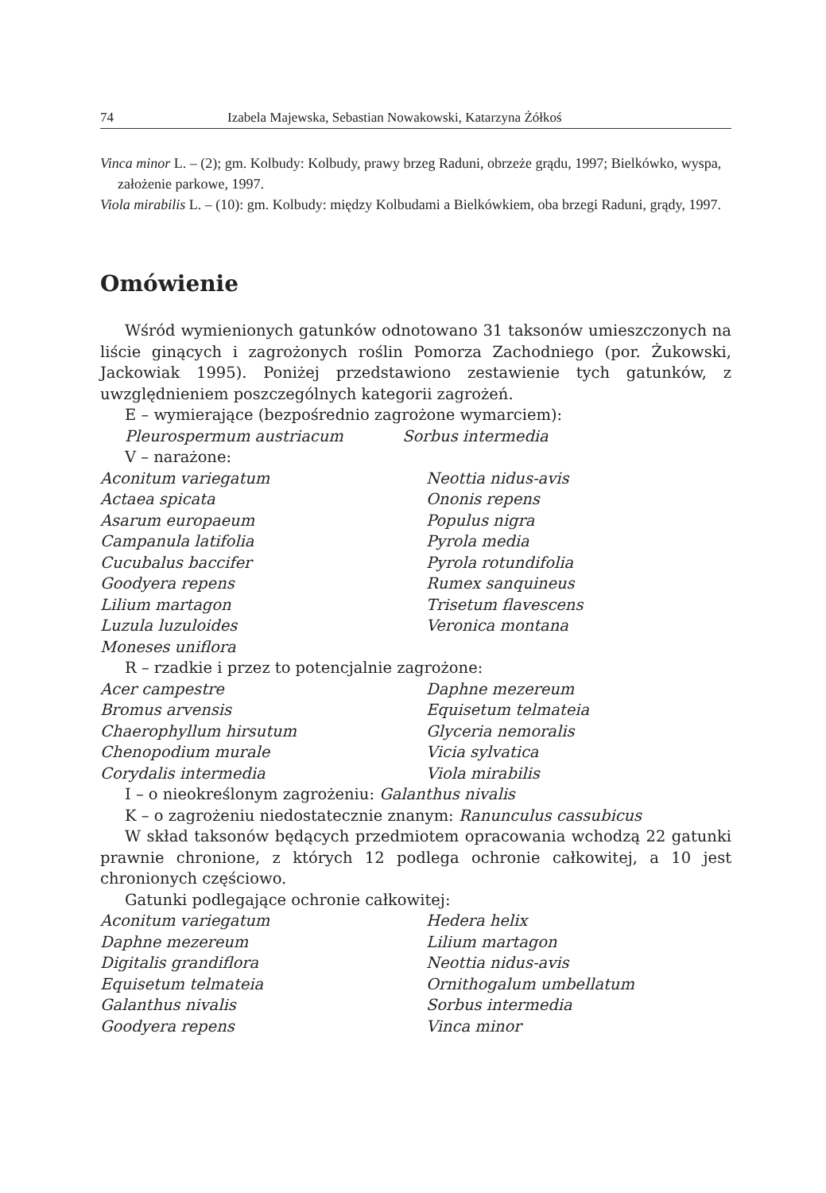74 Izabela Majewska, Sebastian Nowakowski, Katarzyna Żółkoś
Vinca minor L. – (2); gm. Kolbudy: Kolbudy, prawy brzeg Raduni, obrzeże grądu, 1997; Bielkówko, wyspa, założenie parkowe, 1997.
Viola mirabilis L. – (10): gm. Kolbudy: między Kolbudami a Bielkówkiem, oba brzegi Raduni, grądy, 1997.
Omówienie
Wśród wymienionych gatunków odnotowano 31 taksonów umieszczonych na liście ginących i zagrożonych roślin Pomorza Zachodniego (por. Żukowski, Jackowiak 1995). Poniżej przedstawiono zestawienie tych gatunków, z uwzględnieniem poszczególnych kategorii zagrożeń.
E – wymierające (bezpośrednio zagrożone wymarciem):
Pleurospermum austriacum Sorbus intermedia
V – narażone:
Aconitum variegatum Neottia nidus-avis Actaea spicata Ononis repens Asarum europaeum Populus nigra Campanula latifolia Pyrola media Cucubalus baccifer Pyrola rotundifolia Goodyera repens Rumex sanquineus Lilium martagon Trisetum flavescens Luzula luzuloides Veronica montana Moneses uniflora
R – rzadkie i przez to potencjalnie zagrożone:
Acer campestre Daphne mezereum Bromus arvensis Equisetum telmateia Chaerophyllum hirsutum Glyceria nemoralis Chenopodium murale Vicia sylvatica Corydalis intermedia Viola mirabilis
I – o nieokreślonym zagrożeniu: Galanthus nivalis
K – o zagrożeniu niedostatecznie znanym: Ranunculus cassubicus
W skład taksonów będących przedmiotem opracowania wchodzą 22 gatunki prawnie chronione, z których 12 podlega ochronie całkowitej, a 10 jest chronionych częściowo.
Gatunki podlegające ochronie całkowitej:
Aconitum variegatum Hedera helix Daphne mezereum Lilium martagon Digitalis grandiflora Neottia nidus-avis Equisetum telmateia Ornithogalum umbellatum Galanthus nivalis Sorbus intermedia Goodyera repens Vinca minor